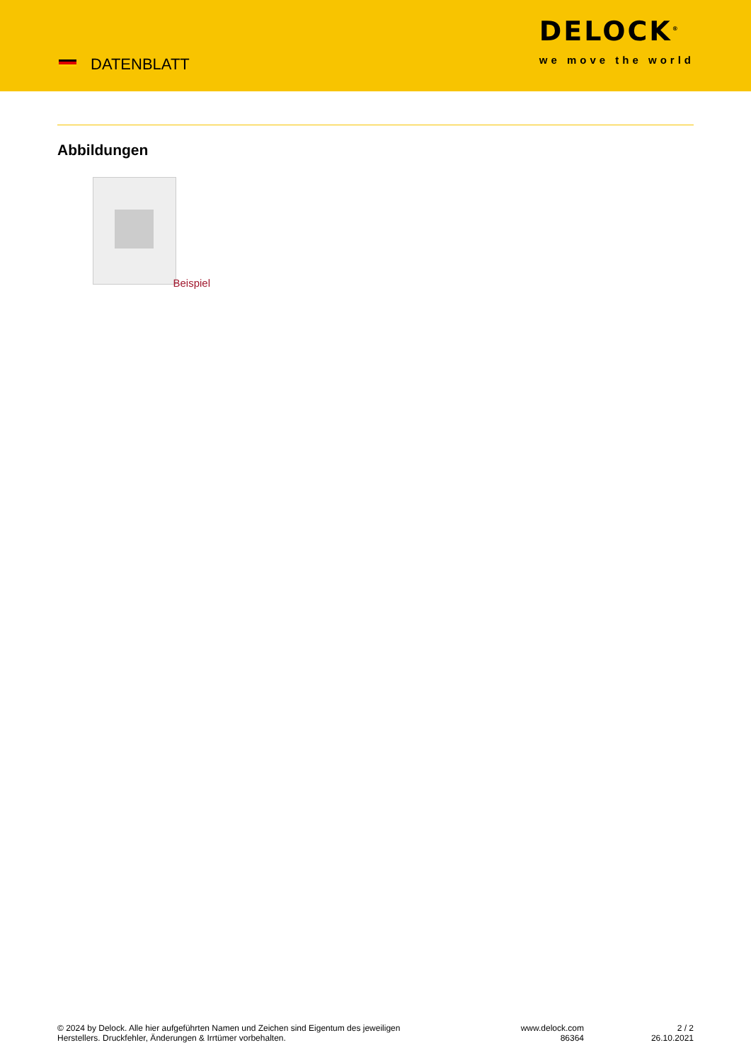DATENBLATT
DELOCK<sup>®</sup>
we move the world
Abbildungen
Beispiel
© 2024 by Delock. Alle hier aufgeführten Namen und Zeichen sind Eigentum des jeweiligen
Herstellers. Druckfehler, Änderungen & Irrtümer vorbehalten.
www.delock.com
86364
2 / 2
26.10.2021